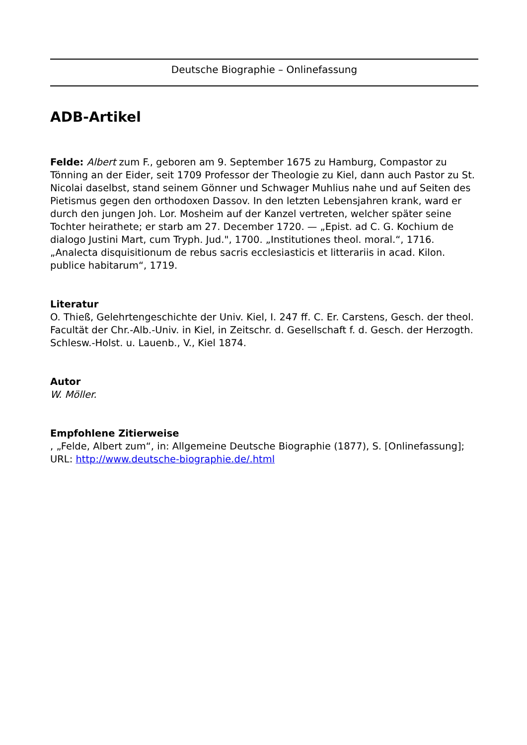Deutsche Biographie – Onlinefassung
ADB-Artikel
Felde: Albert zum F., geboren am 9. September 1675 zu Hamburg, Compastor zu Tönning an der Eider, seit 1709 Professor der Theologie zu Kiel, dann auch Pastor zu St. Nicolai daselbst, stand seinem Gönner und Schwager Muhlius nahe und auf Seiten des Pietismus gegen den orthodoxen Dassov. In den letzten Lebensjahren krank, ward er durch den jungen Joh. Lor. Mosheim auf der Kanzel vertreten, welcher später seine Tochter heirathete; er starb am 27. December 1720. — „Epist. ad C. G. Kochium de dialogo Justini Mart, cum Tryph. Jud.", 1700. „Institutiones theol. moral.“, 1716. „Analecta disquisitionum de rebus sacris ecclesiasticis et litterariis in acad. Kilon. publice habitarum“, 1719.
Literatur
O. Thieß, Gelehrtengeschichte der Univ. Kiel, I. 247 ff. C. Er. Carstens, Gesch. der theol. Facultät der Chr.-Alb.-Univ. in Kiel, in Zeitschr. d. Gesellschaft f. d. Gesch. der Herzogth. Schlesw.-Holst. u. Lauenb., V., Kiel 1874.
Autor
W. Möller.
Empfohlene Zitierweise
, „Felde, Albert zum“, in: Allgemeine Deutsche Biographie (1877), S. [Onlinefassung]; URL: http://www.deutsche-biographie.de/.html